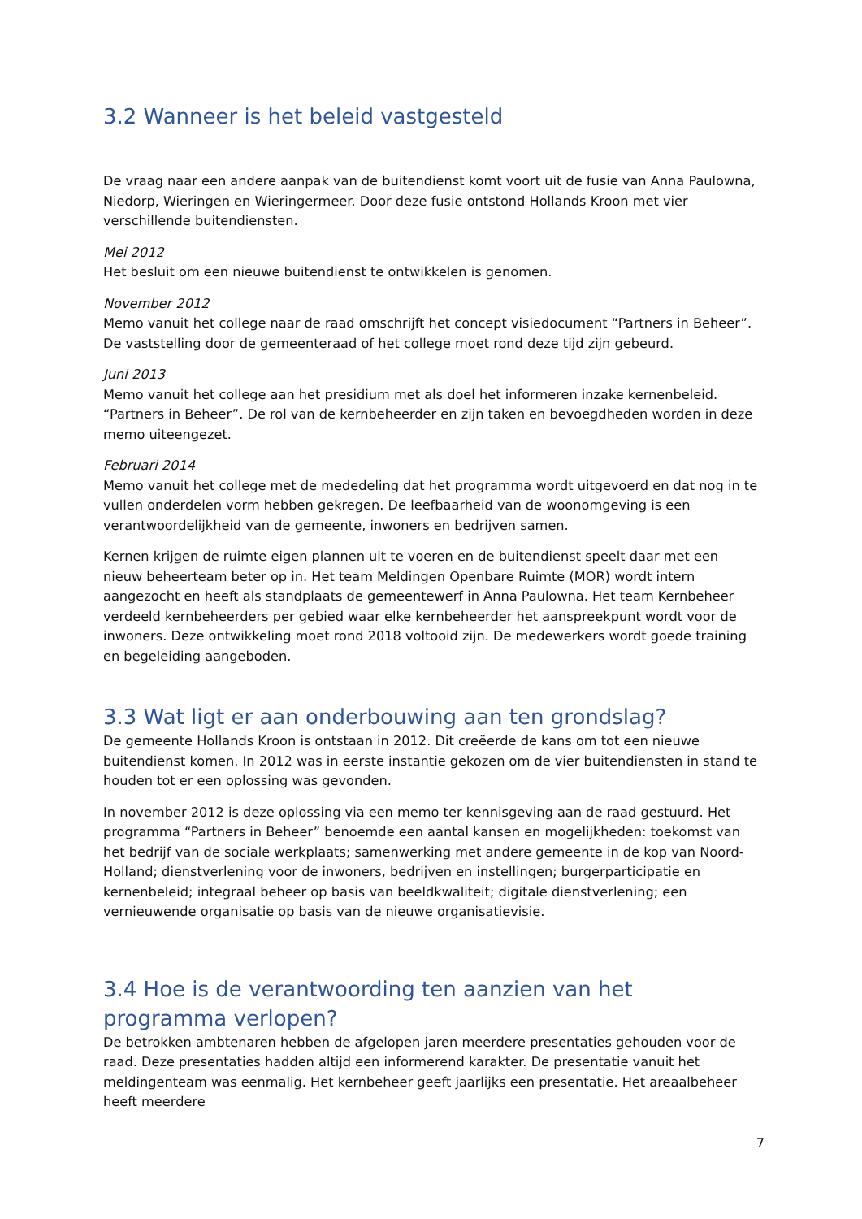3.2 Wanneer is het beleid vastgesteld
De vraag naar een andere aanpak van de buitendienst komt voort uit de fusie van Anna Paulowna, Niedorp, Wieringen en Wieringermeer. Door deze fusie ontstond Hollands Kroon met vier verschillende buitendiensten.
Mei 2012
Het besluit om een nieuwe buitendienst te ontwikkelen is genomen.
November 2012
Memo vanuit het college naar de raad omschrijft het concept visiedocument “Partners in Beheer”. De vaststelling door de gemeenteraad of het college moet rond deze tijd zijn gebeurd.
Juni 2013
Memo vanuit het college aan het presidium met als doel het informeren inzake kernenbeleid. “Partners in Beheer”. De rol van de kernbeheerder en zijn taken en bevoegdheden worden in deze memo uiteengezet.
Februari 2014
Memo vanuit het college met de mededeling dat het programma wordt uitgevoerd en dat nog in te vullen onderdelen vorm hebben gekregen. De leefbaarheid van de woonomgeving is een verantwoordelijkheid van de gemeente, inwoners en bedrijven samen.
Kernen krijgen de ruimte eigen plannen uit te voeren en de buitendienst speelt daar met een nieuw beheerteam beter op in. Het team Meldingen Openbare Ruimte (MOR) wordt intern aangezocht en heeft als standplaats de gemeentewerf in Anna Paulowna. Het team Kernbeheer verdeeld kernbeheerders per gebied waar elke kernbeheerder het aanspreekpunt wordt voor de inwoners. Deze ontwikkeling moet rond 2018 voltooid zijn. De medewerkers wordt goede training en begeleiding aangeboden.
3.3 Wat ligt er aan onderbouwing aan ten grondslag?
De gemeente Hollands Kroon is ontstaan in 2012. Dit creëerde de kans om tot een nieuwe buitendienst komen. In 2012 was in eerste instantie gekozen om de vier buitendiensten in stand te houden tot er een oplossing was gevonden.
In november 2012 is deze oplossing via een memo ter kennisgeving aan de raad gestuurd. Het programma “Partners in Beheer” benoemde een aantal kansen en mogelijkheden: toekomst van het bedrijf van de sociale werkplaats; samenwerking met andere gemeente in de kop van Noord-Holland; dienstverlening voor de inwoners, bedrijven en instellingen; burgerparticipatie en kernenbeleid; integraal beheer op basis van beeldkwaliteit; digitale dienstverlening; een vernieuwende organisatie op basis van de nieuwe organisatievisie.
3.4 Hoe is de verantwoording ten aanzien van het programma verlopen?
De betrokken ambtenaren hebben de afgelopen jaren meerdere presentaties gehouden voor de raad. Deze presentaties hadden altijd een informerend karakter. De presentatie vanuit het meldingenteam was eenmalig. Het kernbeheer geeft jaarlijks een presentatie. Het areaalbeheer heeft meerdere
7